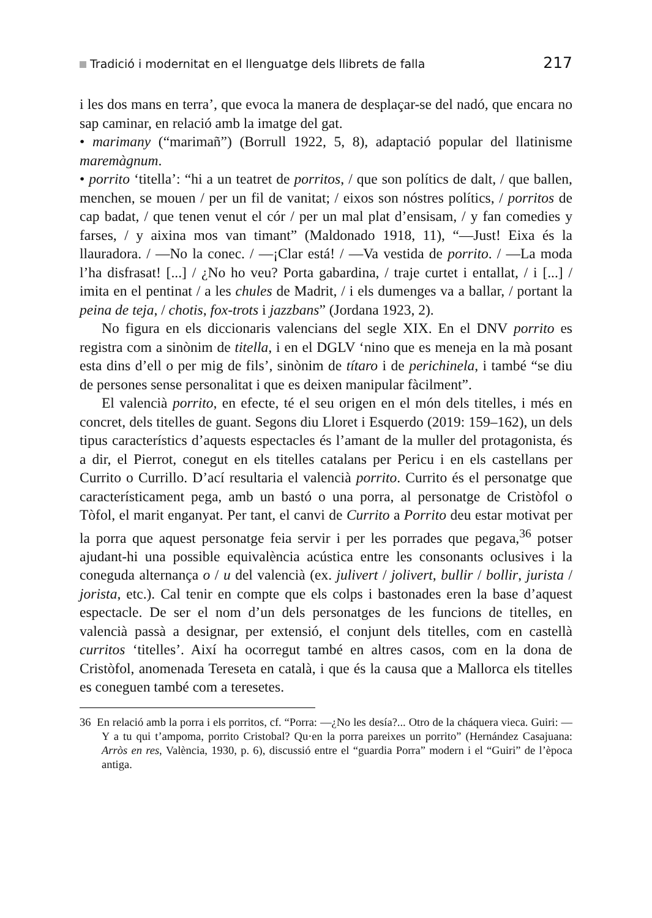Tradició i modernitat en el llenguatge dels llibrets de falla 217
i les dos mans en terra’, que evoca la manera de desplaçar-se del nadó, que encara no sap caminar, en relació amb la imatge del gat.
• marimany (“marimañ”) (Borrull 1922, 5, 8), adaptació popular del llatinisme maremàgnum.
• porrito ‘titella’: “hi a un teatret de porritos, / que son polítics de dalt, / que ballen, menchen, se mouen / per un fil de vanitat; / eixos son nóstres polítics, / porritos de cap badat, / que tenen venut el cór / per un mal plat d’ensisam, / y fan comedies y farses, / y aixina mos van timant” (Maldonado 1918, 11), “—Just! Eixa és la llauradora. / —No la conec. / —¡Clar está! / —Va vestida de porrito. / —La moda l’ha disfrasat! [...] / ¿No ho veu? Porta gabardina, / traje curtet i entallat, / i [...] / imita en el pentinat / a les chules de Madrit, / i els dumenges va a ballar, / portant la peina de teja, / chotis, fox-trots i jazzbans” (Jordana 1923, 2).
No figura en els diccionaris valencians del segle XIX. En el DNV porrito es registra com a sinònim de titella, i en el DGLV ‘nino que es meneja en la mà posant esta dins d’ell o per mig de fils’, sinònim de títaro i de perichinela, i també “se diu de persones sense personalitat i que es deixen manipular fàcilment”.
El valencià porrito, en efecte, té el seu origen en el món dels titelles, i més en concret, dels titelles de guant. Segons diu Lloret i Esquerdo (2019: 159–162), un dels tipus característics d’aquests espectacles és l’amant de la muller del protagonista, és a dir, el Pierrot, conegut en els titelles catalans per Pericu i en els castellans per Currito o Currillo. D’ací resultaria el valencià porrito. Currito és el personatge que característicament pega, amb un bastó o una porra, al personatge de Cristòfol o Tòfol, el marit enganyat. Per tant, el canvi de Currito a Porrito deu estar motivat per la porra que aquest personatge feia servir i per les porrades que pegava,<sup>36</sup> potser ajudant-hi una possible equivalència acústica entre les consonants oclusives i la coneguda alternança o / u del valencià (ex. julivert / jolivert, bullir / bollir, jurista / jorista, etc.). Cal tenir en compte que els colps i bastonades eren la base d’aquest espectacle. De ser el nom d’un dels personatges de les funcions de titelles, en valencià passà a designar, per extensió, el conjunt dels titelles, com en castellà curritos ‘titelles’. Així ha ocorregut també en altres casos, com en la dona de Cristòfol, anomenada Tereseta en català, i que és la causa que a Mallorca els titelles es coneguen també com a teresetes.
36 En relació amb la porra i els porritos, cf. “Porra: —¿No les desía?... Otro de la cháquera vieca. Guiri: —Y a tu qui t’ampoma, porrito Cristobal? Qu·en la porra pareixes un porrito” (Hernández Casajuana: Arròs en res, València, 1930, p. 6), discussió entre el “guardia Porra” modern i el “Guiri” de l’època antiga.